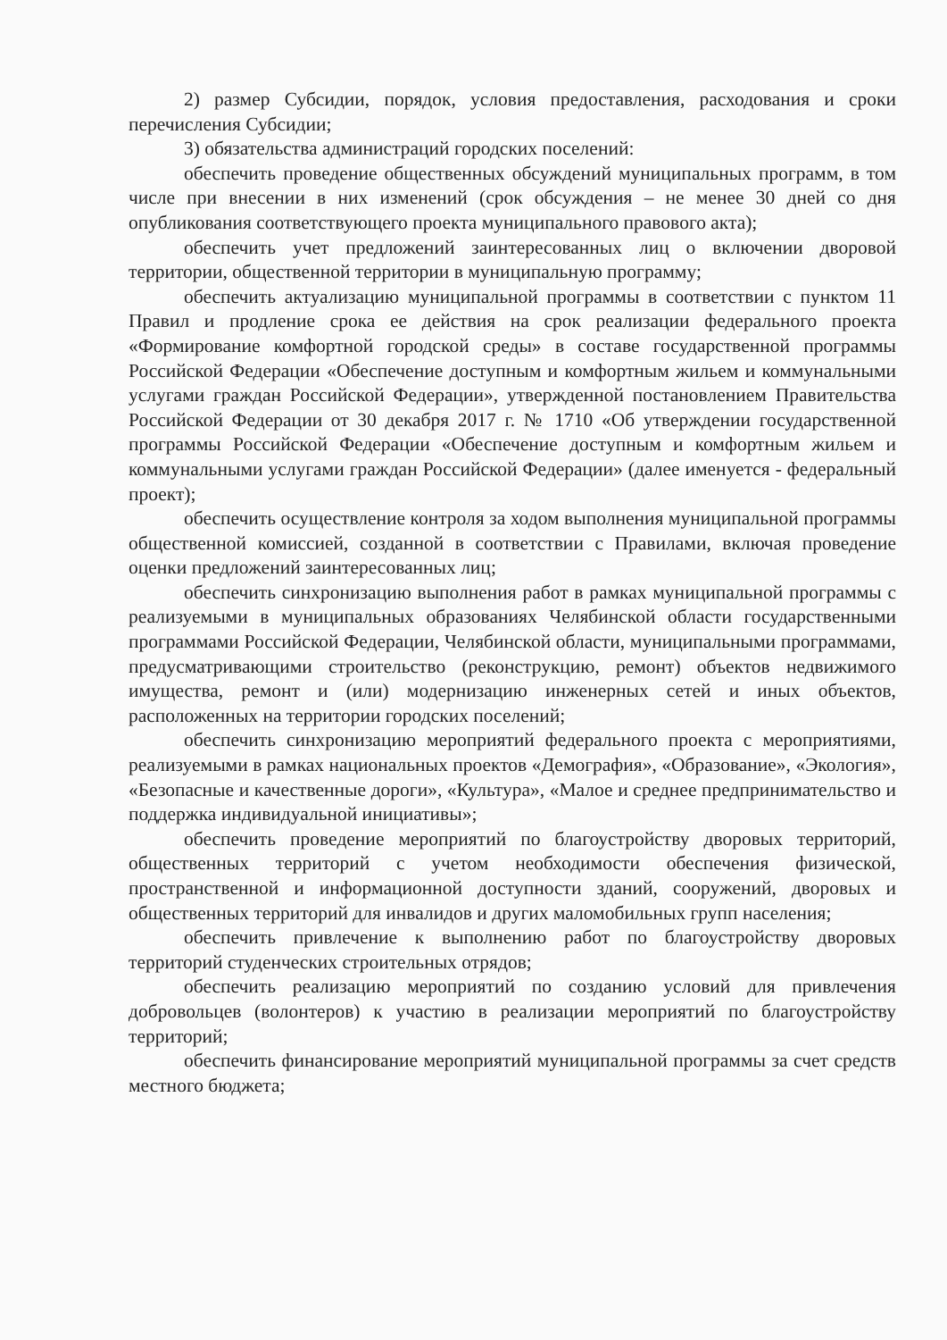2) размер Субсидии, порядок, условия предоставления, расходования и сроки перечисления Субсидии;
3) обязательства администраций городских поселений:
обеспечить проведение общественных обсуждений муниципальных программ, в том числе при внесении в них изменений (срок обсуждения – не менее 30 дней со дня опубликования соответствующего проекта муниципального правового акта);
обеспечить учет предложений заинтересованных лиц о включении дворовой территории, общественной территории в муниципальную программу;
обеспечить актуализацию муниципальной программы в соответствии с пунктом 11 Правил и продление срока ее действия на срок реализации федерального проекта «Формирование комфортной городской среды» в составе государственной программы Российской Федерации «Обеспечение доступным и комфортным жильем и коммунальными услугами граждан Российской Федерации», утвержденной постановлением Правительства Российской Федерации от 30 декабря 2017 г. № 1710 «Об утверждении государственной программы Российской Федерации «Обеспечение доступным и комфортным жильем и коммунальными услугами граждан Российской Федерации» (далее именуется - федеральный проект);
обеспечить осуществление контроля за ходом выполнения муниципальной программы общественной комиссией, созданной в соответствии с Правилами, включая проведение оценки предложений заинтересованных лиц;
обеспечить синхронизацию выполнения работ в рамках муниципальной программы с реализуемыми в муниципальных образованиях Челябинской области государственными программами Российской Федерации, Челябинской области, муниципальными программами, предусматривающими строительство (реконструкцию, ремонт) объектов недвижимого имущества, ремонт и (или) модернизацию инженерных сетей и иных объектов, расположенных на территории городских поселений;
обеспечить синхронизацию мероприятий федерального проекта с мероприятиями, реализуемыми в рамках национальных проектов «Демография», «Образование», «Экология», «Безопасные и качественные дороги», «Культура», «Малое и среднее предпринимательство и поддержка индивидуальной инициативы»;
обеспечить проведение мероприятий по благоустройству дворовых территорий, общественных территорий с учетом необходимости обеспечения физической, пространственной и информационной доступности зданий, сооружений, дворовых и общественных территорий для инвалидов и других маломобильных групп населения;
обеспечить привлечение к выполнению работ по благоустройству дворовых территорий студенческих строительных отрядов;
обеспечить реализацию мероприятий по созданию условий для привлечения добровольцев (волонтеров) к участию в реализации мероприятий по благоустройству территорий;
обеспечить финансирование мероприятий муниципальной программы за счет средств местного бюджета;